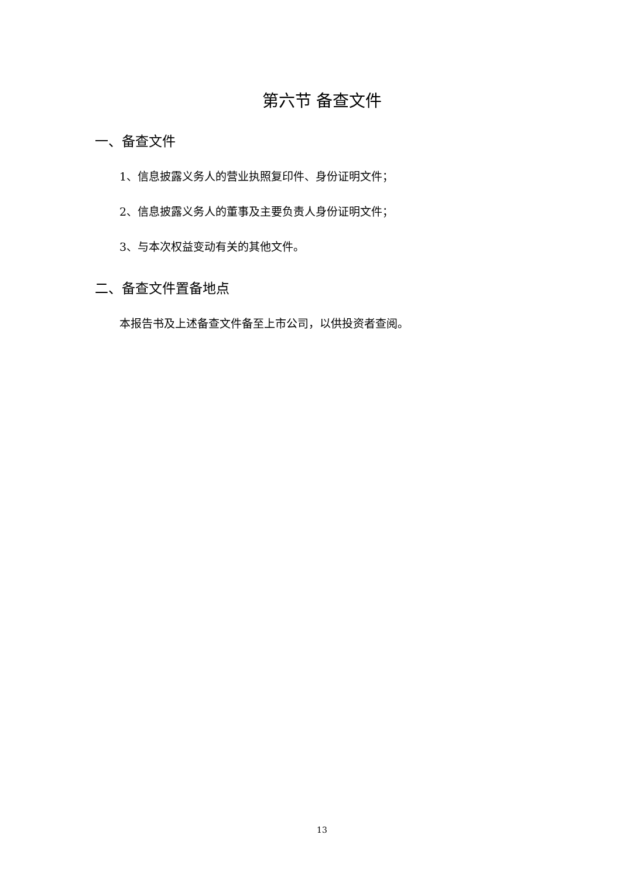第六节 备查文件
一、备查文件
1、信息披露义务人的营业执照复印件、身份证明文件；
2、信息披露义务人的董事及主要负责人身份证明文件；
3、与本次权益变动有关的其他文件。
二、备查文件置备地点
本报告书及上述备查文件备至上市公司，以供投资者查阅。
13